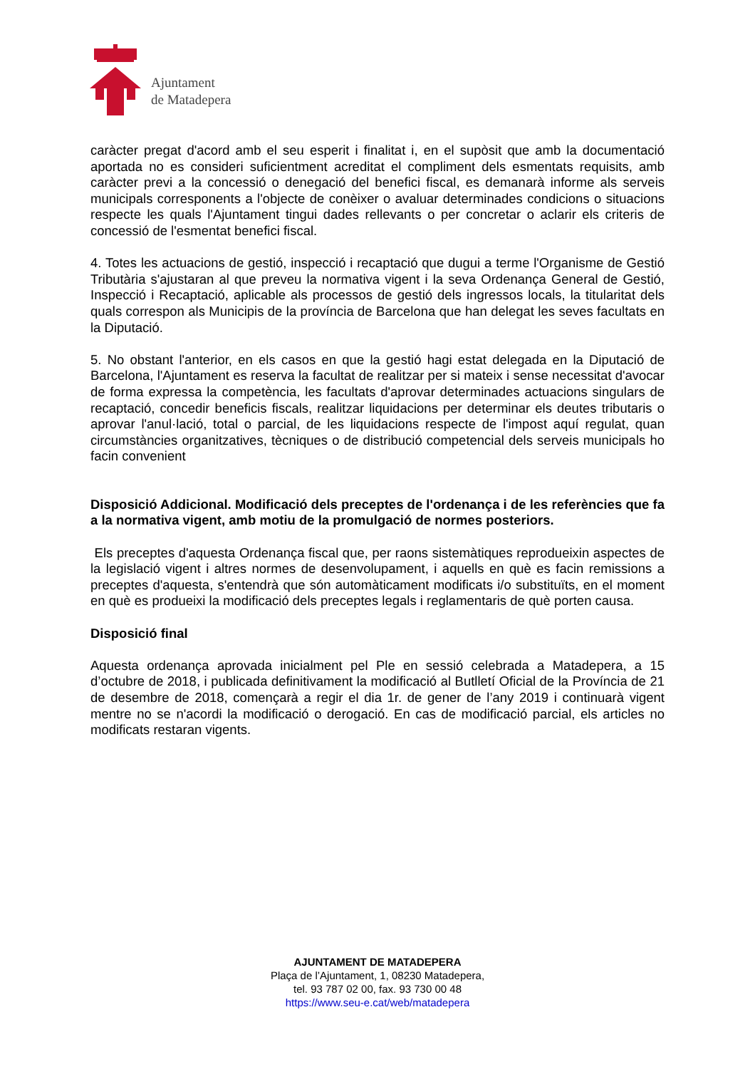Ajuntament
de Matadepera
caràcter pregat d'acord amb el seu esperit i finalitat i, en el supòsit que amb la documentació aportada no es consideri suficientment acreditat el compliment dels esmentats requisits, amb caràcter previ a la concessió o denegació del benefici fiscal, es demanarà informe als serveis municipals corresponents a l'objecte de conèixer o avaluar determinades condicions o situacions respecte les quals l'Ajuntament tingui dades rellevants o per concretar o aclarir els criteris de concessió de l'esmentat benefici fiscal.
4. Totes les actuacions de gestió, inspecció i recaptació que dugui a terme l'Organisme de Gestió Tributària s'ajustaran al que preveu la normativa vigent i la seva Ordenança General de Gestió, Inspecció i Recaptació, aplicable als processos de gestió dels ingressos locals, la titularitat dels quals correspon als Municipis de la província de Barcelona que han delegat les seves facultats en la Diputació.
5. No obstant l'anterior, en els casos en que la gestió hagi estat delegada en la Diputació de Barcelona, l'Ajuntament es reserva la facultat de realitzar per si mateix i sense necessitat d'avocar de forma expressa la competència, les facultats d'aprovar determinades actuacions singulars de recaptació, concedir beneficis fiscals, realitzar liquidacions per determinar els deutes tributaris o aprovar l'anul·lació, total o parcial, de les liquidacions respecte de l'impost aquí regulat, quan circumstàncies organitzatives, tècniques o de distribució competencial dels serveis municipals ho facin convenient
Disposició Addicional. Modificació dels preceptes de l'ordenança i de les referències que fa a la normativa vigent, amb motiu de la promulgació de normes posteriors.
Els preceptes d'aquesta Ordenança fiscal que, per raons sistemàtiques reprodueixin aspectes de la legislació vigent i altres normes de desenvolupament, i aquells en què es facin remissions a preceptes d'aquesta, s'entendrà que són automàticament modificats i/o substituïts, en el moment en què es produeixi la modificació dels preceptes legals i reglamentaris de què porten causa.
Disposició final
Aquesta ordenança aprovada inicialment pel Ple en sessió celebrada a Matadepera, a 15 d’octubre de 2018, i publicada definitivament la modificació al Butlletí Oficial de la Província de 21 de desembre de 2018, començarà a regir el dia 1r. de gener de l’any 2019 i continuarà vigent mentre no se n'acordi la modificació o derogació. En cas de modificació parcial, els articles no modificats restaran vigents.
AJUNTAMENT DE MATADEPERA
Plaça de l’Ajuntament, 1, 08230 Matadepera,
tel. 93 787 02 00, fax. 93 730 00 48
https://www.seu-e.cat/web/matadepera